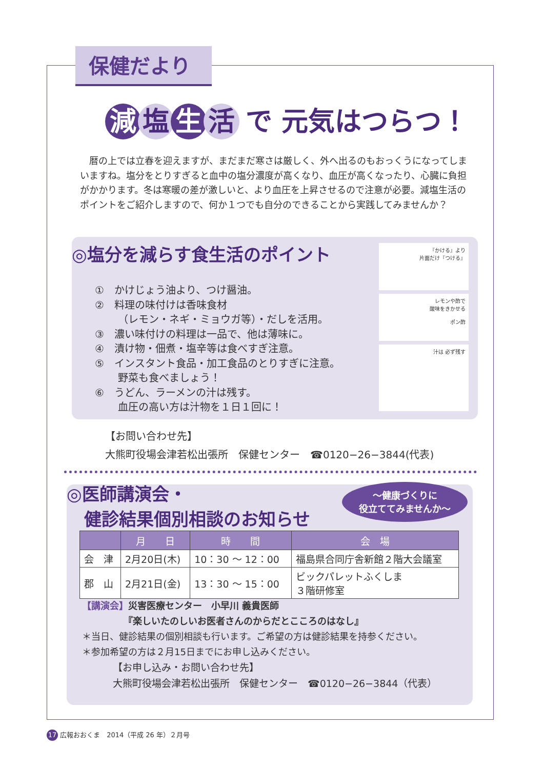保健だより
減 塩 生 活 で 元気はつらつ！
暦の上では立春を迎えますが、まだまだ寒さは厳しく、外へ出るのもおっくうになってしまいますね。塩分をとりすぎると血中の塩分濃度が高くなり、血圧が高くなったり、心臓に負担がかかります。冬は寒暖の差が激しいと、より血圧を上昇させるので注意が必要。減塩生活のポイントをご紹介しますので、何か１つでも自分のできることから実践してみませんか？
◎塩分を減らす食生活のポイント
①　かけじょう油より、つけ醤油。
②　料理の味付けは香味食材
（レモン・ネギ・ミョウガ等）・だしを活用。
③　濃い味付けの料理は一品で、他は薄味に。
④　漬け物・佃煮・塩辛等は食べすぎ注意。
⑤　インスタント食品・加工食品のとりすぎに注意。
野菜も食べましょう！
⑥　うどん、ラーメンの汁は残す。
血圧の高い方は汁物を１日１回に！
『かける』より
片面だけ『つける』
レモンや酢で
酸味をきかせる
ポン酢
汁は 必ず残す
【お問い合わせ先】
大熊町役場会津若松出張所　保健センター　☎0120−26−3844(代表)
◎医師講演会・
　健診結果個別相談のお知らせ
〜健康づくりに
役立ててみませんか〜
| | 月 日 | 時 間 | 会 場 |
| --- | --- | --- | --- |
| 会 津 | 2月20日(木) | 10：30 〜 12：00 | 福島県合同庁舎新館２階大会議室 |
| 郡 山 | 2月21日(金) | 13：30 〜 15：00 | ビックパレットふくしま ３階研修室 |
【講演会】災害医療センター　小早川 義貴医師
　　　　　『楽しいたのしいお医者さんのからだとこころのはなし』
＊当日、健診結果の個別相談も行います。ご希望の方は健診結果を持参ください。
＊参加希望の方は２月15日までにお申し込みください。
【お申し込み・お問い合わせ先】
大熊町役場会津若松出張所　保健センター　☎0120−26−3844（代表）
17 広報おおくま　2014（平成 26 年）２月号